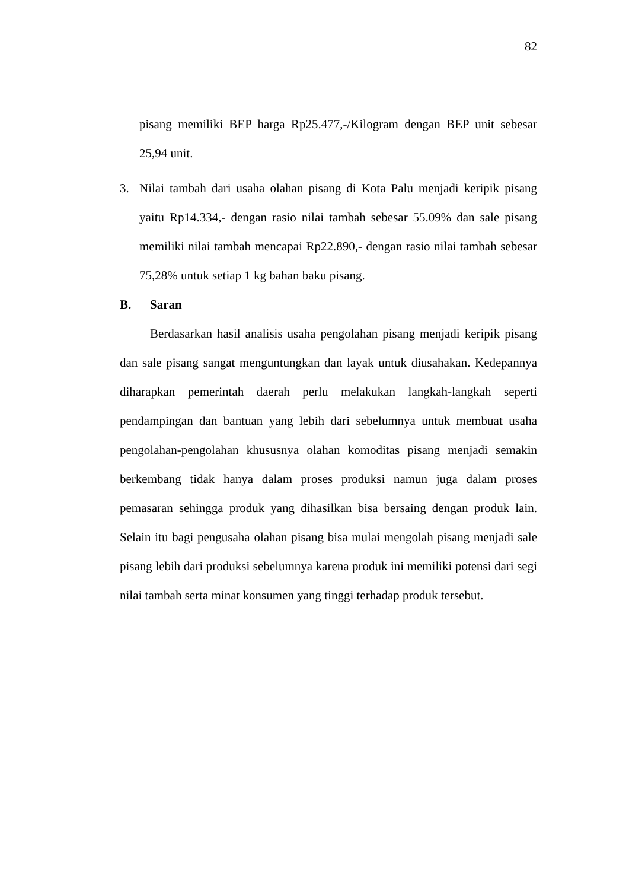82
pisang memiliki BEP harga Rp25.477,-/Kilogram dengan BEP unit sebesar 25,94 unit.
3. Nilai tambah dari usaha olahan pisang di Kota Palu menjadi keripik pisang yaitu Rp14.334,- dengan rasio nilai tambah sebesar 55.09% dan sale pisang memiliki nilai tambah mencapai Rp22.890,- dengan rasio nilai tambah sebesar 75,28% untuk setiap 1 kg bahan baku pisang.
B. Saran
Berdasarkan hasil analisis usaha pengolahan pisang menjadi keripik pisang dan sale pisang sangat menguntungkan dan layak untuk diusahakan. Kedepannya diharapkan pemerintah daerah perlu melakukan langkah-langkah seperti pendampingan dan bantuan yang lebih dari sebelumnya untuk membuat usaha pengolahan-pengolahan khususnya olahan komoditas pisang menjadi semakin berkembang tidak hanya dalam proses produksi namun juga dalam proses pemasaran sehingga produk yang dihasilkan bisa bersaing dengan produk lain. Selain itu bagi pengusaha olahan pisang bisa mulai mengolah pisang menjadi sale pisang lebih dari produksi sebelumnya karena produk ini memiliki potensi dari segi nilai tambah serta minat konsumen yang tinggi terhadap produk tersebut.